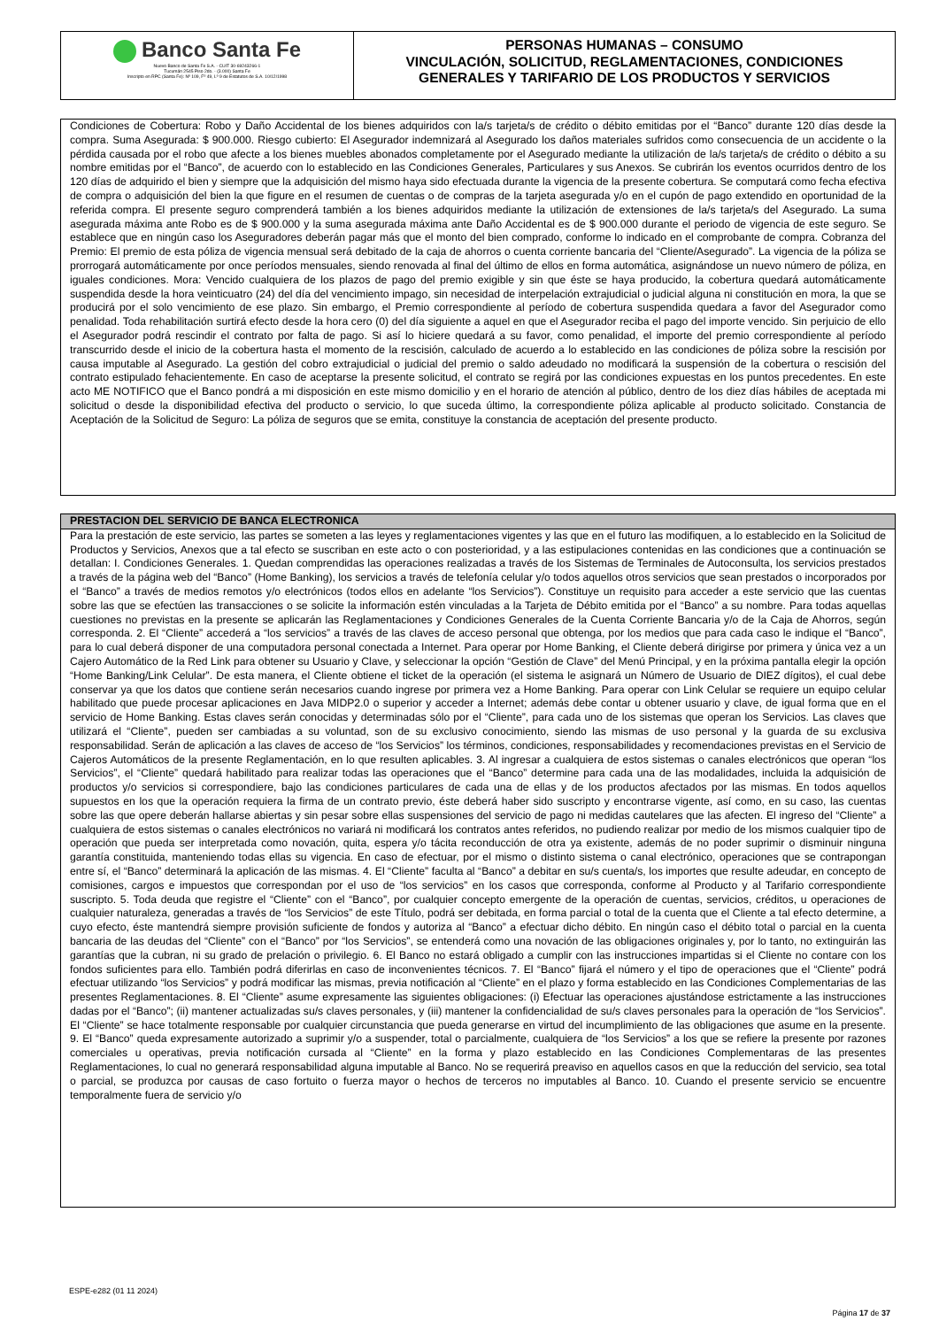Banco Santa Fe
Nuevo Banco de Santa Fe S.A. - CUIT 30-69243266-1
Tucumán 2545 Piso 2do. - (3.000) Santa Fe
Inscripto en RPC (Santa Fe): Nº 109, Fº 49, Lº 9 de Estatutos de S.A. 10/12/1998
PERSONAS HUMANAS – CONSUMO
VINCULACIÓN, SOLICITUD, REGLAMENTACIONES, CONDICIONES
GENERALES Y TARIFARIO DE LOS PRODUCTOS Y SERVICIOS
Condiciones de Cobertura: Robo y Daño Accidental de los bienes adquiridos con la/s tarjeta/s de crédito o débito emitidas por el “Banco” durante 120 días desde la compra. Suma Asegurada: $ 900.000. Riesgo cubierto: El Asegurador indemnizará al Asegurado los daños materiales sufridos como consecuencia de un accidente o la pérdida causada por el robo que afecte a los bienes muebles abonados completamente por el Asegurado mediante la utilización de la/s tarjeta/s de crédito o débito a su nombre emitidas por el “Banco”, de acuerdo con lo establecido en las Condiciones Generales, Particulares y sus Anexos. Se cubrirán los eventos ocurridos dentro de los 120 días de adquirido el bien y siempre que la adquisición del mismo haya sido efectuada durante la vigencia de la presente cobertura. Se computará como fecha efectiva de compra o adquisición del bien la que figure en el resumen de cuentas o de compras de la tarjeta asegurada y/o en el cupón de pago extendido en oportunidad de la referida compra. El presente seguro comprenderá también a los bienes adquiridos mediante la utilización de extensiones de la/s tarjeta/s del Asegurado. La suma asegurada máxima ante Robo es de $ 900.000 y la suma asegurada máxima ante Daño Accidental es de $ 900.000 durante el periodo de vigencia de este seguro. Se establece que en ningún caso los Aseguradores deberán pagar más que el monto del bien comprado, conforme lo indicado en el comprobante de compra. Cobranza del Premio: El premio de esta póliza de vigencia mensual será debitado de la caja de ahorros o cuenta corriente bancaria del “Cliente/Asegurado”. La vigencia de la póliza se prorrogará automáticamente por once períodos mensuales, siendo renovada al final del último de ellos en forma automática, asignándose un nuevo número de póliza, en iguales condiciones. Mora: Vencido cualquiera de los plazos de pago del premio exigible y sin que éste se haya producido, la cobertura quedará automáticamente suspendida desde la hora veinticuatro (24) del día del vencimiento impago, sin necesidad de interpelación extrajudicial o judicial alguna ni constitución en mora, la que se producirá por el solo vencimiento de ese plazo. Sin embargo, el Premio correspondiente al período de cobertura suspendida quedara a favor del Asegurador como penalidad. Toda rehabilitación surtirá efecto desde la hora cero (0) del día siguiente a aquel en que el Asegurador reciba el pago del importe vencido. Sin perjuicio de ello el Asegurador podrá rescindir el contrato por falta de pago. Si así lo hiciere quedará a su favor, como penalidad, el importe del premio correspondiente al período transcurrido desde el inicio de la cobertura hasta el momento de la rescisión, calculado de acuerdo a lo establecido en las condiciones de póliza sobre la rescisión por causa imputable al Asegurado. La gestión del cobro extrajudicial o judicial del premio o saldo adeudado no modificará la suspensión de la cobertura o rescisión del contrato estipulado fehacientemente. En caso de aceptarse la presente solicitud, el contrato se regirá por las condiciones expuestas en los puntos precedentes. En este acto ME NOTIFICO que el Banco pondrá a mi disposición en este mismo domicilio y en el horario de atención al público, dentro de los diez días hábiles de aceptada mi solicitud o desde la disponibilidad efectiva del producto o servicio, lo que suceda último, la correspondiente póliza aplicable al producto solicitado. Constancia de Aceptación de la Solicitud de Seguro: La póliza de seguros que se emita, constituye la constancia de aceptación del presente producto.
PRESTACION DEL SERVICIO DE BANCA ELECTRONICA
Para la prestación de este servicio, las partes se someten a las leyes y reglamentaciones vigentes y las que en el futuro las modifiquen, a lo establecido en la Solicitud de Productos y Servicios, Anexos que a tal efecto se suscriban en este acto o con posterioridad, y a las estipulaciones contenidas en las condiciones que a continuación se detallan: I. Condiciones Generales. 1. Quedan comprendidas las operaciones realizadas a través de los Sistemas de Terminales de Autoconsulta, los servicios prestados a través de la página web del “Banco” (Home Banking), los servicios a través de telefonía celular y/o todos aquellos otros servicios que sean prestados o incorporados por el “Banco” a través de medios remotos y/o electrónicos (todos ellos en adelante “los Servicios”). Constituye un requisito para acceder a este servicio que las cuentas sobre las que se efectúen las transacciones o se solicite la información estén vinculadas a la Tarjeta de Débito emitida por el “Banco” a su nombre. Para todas aquellas cuestiones no previstas en la presente se aplicarán las Reglamentaciones y Condiciones Generales de la Cuenta Corriente Bancaria y/o de la Caja de Ahorros, según corresponda. 2. El “Cliente” accederá a “los servicios” a través de las claves de acceso personal que obtenga, por los medios que para cada caso le indique el “Banco”, para lo cual deberá disponer de una computadora personal conectada a Internet. Para operar por Home Banking, el Cliente deberá dirigirse por primera y única vez a un Cajero Automático de la Red Link para obtener su Usuario y Clave, y seleccionar la opción “Gestión de Clave” del Menú Principal, y en la próxima pantalla elegir la opción “Home Banking/Link Celular”. De esta manera, el Cliente obtiene el ticket de la operación (el sistema le asignará un Número de Usuario de DIEZ dígitos), el cual debe conservar ya que los datos que contiene serán necesarios cuando ingrese por primera vez a Home Banking. Para operar con Link Celular se requiere un equipo celular habilitado que puede procesar aplicaciones en Java MIDP2.0 o superior y acceder a Internet; además debe contar u obtener usuario y clave, de igual forma que en el servicio de Home Banking. Estas claves serán conocidas y determinadas sólo por el “Cliente”, para cada uno de los sistemas que operan los Servicios. Las claves que utilizará el “Cliente”, pueden ser cambiadas a su voluntad, son de su exclusivo conocimiento, siendo las mismas de uso personal y la guarda de su exclusiva responsabilidad. Serán de aplicación a las claves de acceso de “los Servicios” los términos, condiciones, responsabilidades y recomendaciones previstas en el Servicio de Cajeros Automáticos de la presente Reglamentación, en lo que resulten aplicables. 3. Al ingresar a cualquiera de estos sistemas o canales electrónicos que operan “los Servicios”, el “Cliente” quedará habilitado para realizar todas las operaciones que el “Banco” determine para cada una de las modalidades, incluida la adquisición de productos y/o servicios si correspondiere, bajo las condiciones particulares de cada una de ellas y de los productos afectados por las mismas. En todos aquellos supuestos en los que la operación requiera la firma de un contrato previo, éste deberá haber sido suscripto y encontrarse vigente, así como, en su caso, las cuentas sobre las que opere deberán hallarse abiertas y sin pesar sobre ellas suspensiones del servicio de pago ni medidas cautelares que las afecten. El ingreso del “Cliente” a cualquiera de estos sistemas o canales electrónicos no variará ni modificará los contratos antes referidos, no pudiendo realizar por medio de los mismos cualquier tipo de operación que pueda ser interpretada como novación, quita, espera y/o tácita reconducción de otra ya existente, además de no poder suprimir o disminuir ninguna garantía constituida, manteniendo todas ellas su vigencia. En caso de efectuar, por el mismo o distinto sistema o canal electrónico, operaciones que se contrapongan entre sí, el “Banco” determinará la aplicación de las mismas. 4. El “Cliente” faculta al “Banco” a debitar en su/s cuenta/s, los importes que resulte adeudar, en concepto de comisiones, cargos e impuestos que correspondan por el uso de “los servicios” en los casos que corresponda, conforme al Producto y al Tarifario correspondiente suscripto. 5. Toda deuda que registre el “Cliente” con el “Banco”, por cualquier concepto emergente de la operación de cuentas, servicios, créditos, u operaciones de cualquier naturaleza, generadas a través de “los Servicios” de este Título, podrá ser debitada, en forma parcial o total de la cuenta que el Cliente a tal efecto determine, a cuyo efecto, éste mantendrá siempre provisión suficiente de fondos y autoriza al “Banco” a efectuar dicho débito. En ningún caso el débito total o parcial en la cuenta bancaria de las deudas del “Cliente” con el “Banco” por “los Servicios”, se entenderá como una novación de las obligaciones originales y, por lo tanto, no extinguirán las garantías que la cubran, ni su grado de prelación o privilegio. 6. El Banco no estará obligado a cumplir con las instrucciones impartidas si el Cliente no contare con los fondos suficientes para ello. También podrá diferirlas en caso de inconvenientes técnicos. 7. El “Banco” fijará el número y el tipo de operaciones que el “Cliente” podrá efectuar utilizando “los Servicios” y podrá modificar las mismas, previa notificación al “Cliente” en el plazo y forma establecido en las Condiciones Complementarias de las presentes Reglamentaciones. 8. El “Cliente” asume expresamente las siguientes obligaciones: (i) Efectuar las operaciones ajustándose estrictamente a las instrucciones dadas por el “Banco”; (ii) mantener actualizadas su/s claves personales, y (iii) mantener la confidencialidad de su/s claves personales para la operación de “los Servicios”. El “Cliente” se hace totalmente responsable por cualquier circunstancia que pueda generarse en virtud del incumplimiento de las obligaciones que asume en la presente. 9. El “Banco” queda expresamente autorizado a suprimir y/o a suspender, total o parcialmente, cualquiera de “los Servicios” a los que se refiere la presente por razones comerciales u operativas, previa notificación cursada al “Cliente” en la forma y plazo establecido en las Condiciones Complementaras de las presentes Reglamentaciones, lo cual no generará responsabilidad alguna imputable al Banco. No se requerirá preaviso en aquellos casos en que la reducción del servicio, sea total o parcial, se produzca por causas de caso fortuito o fuerza mayor o hechos de terceros no imputables al Banco. 10. Cuando el presente servicio se encuentre temporalmente fuera de servicio y/o
ESPE-e282 (01 11 2024)
Página 17 de 37